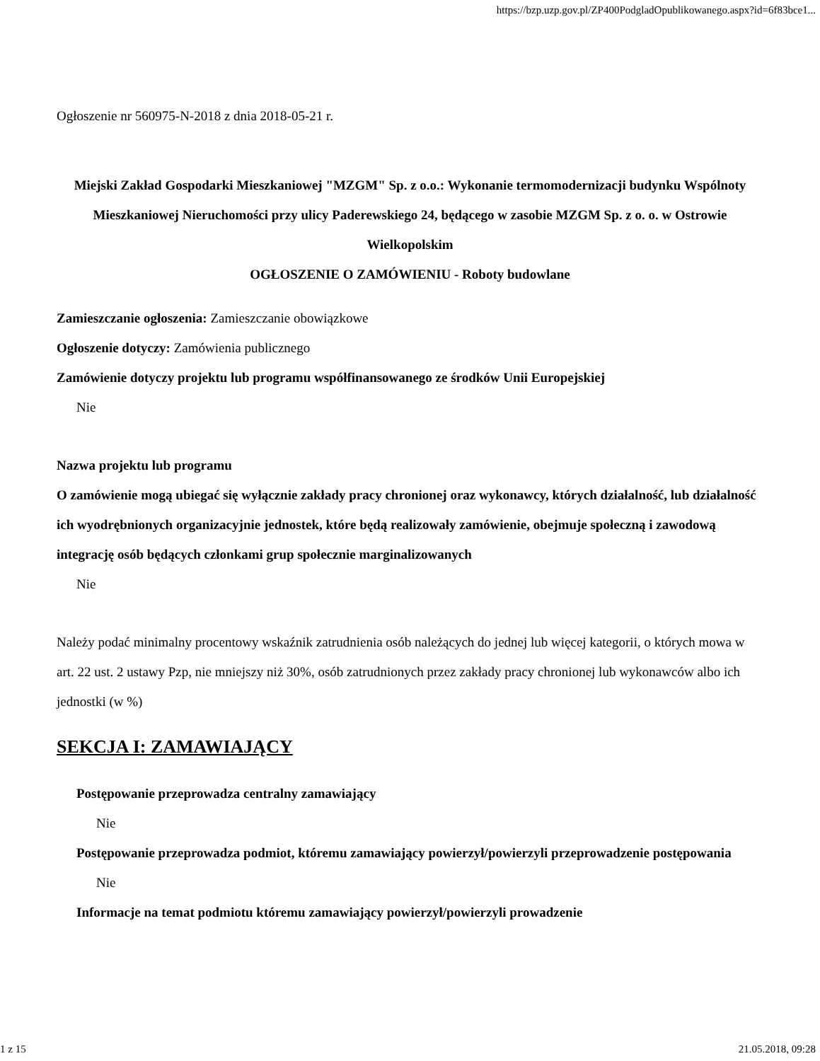https://bzp.uzp.gov.pl/ZP400PodgladOpublikowanego.aspx?id=6f83bce1...
Ogłoszenie nr 560975-N-2018 z dnia 2018-05-21 r.
Miejski Zakład Gospodarki Mieszkaniowej "MZGM" Sp. z o.o.: Wykonanie termomodernizacji budynku Wspólnoty Mieszkaniowej Nieruchomości przy ulicy Paderewskiego 24, będącego w zasobie MZGM Sp. z o. o. w Ostrowie Wielkopolskim
OGŁOSZENIE O ZAMÓWIENIU - Roboty budowlane
Zamieszczanie ogłoszenia: Zamieszczanie obowiązkowe
Ogłoszenie dotyczy: Zamówienia publicznego
Zamówienie dotyczy projektu lub programu współfinansowanego ze środków Unii Europejskiej
Nie
Nazwa projektu lub programu
O zamówienie mogą ubiegać się wyłącznie zakłady pracy chronionej oraz wykonawcy, których działalność, lub działalność ich wyodrębnionych organizacyjnie jednostek, które będą realizowały zamówienie, obejmuje społeczną i zawodową integrację osób będących członkami grup społecznie marginalizowanych
Nie
Należy podać minimalny procentowy wskaźnik zatrudnienia osób należących do jednej lub więcej kategorii, o których mowa w art. 22 ust. 2 ustawy Pzp, nie mniejszy niż 30%, osób zatrudnionych przez zakłady pracy chronionej lub wykonawców albo ich jednostki (w %)
SEKCJA I: ZAMAWIAJĄCY
Postępowanie przeprowadza centralny zamawiający
Nie
Postępowanie przeprowadza podmiot, któremu zamawiający powierzył/powierzyli przeprowadzenie postępowania
Nie
Informacje na temat podmiotu któremu zamawiający powierzył/powierzyli prowadzenie
1 z 15 21.05.2018, 09:28